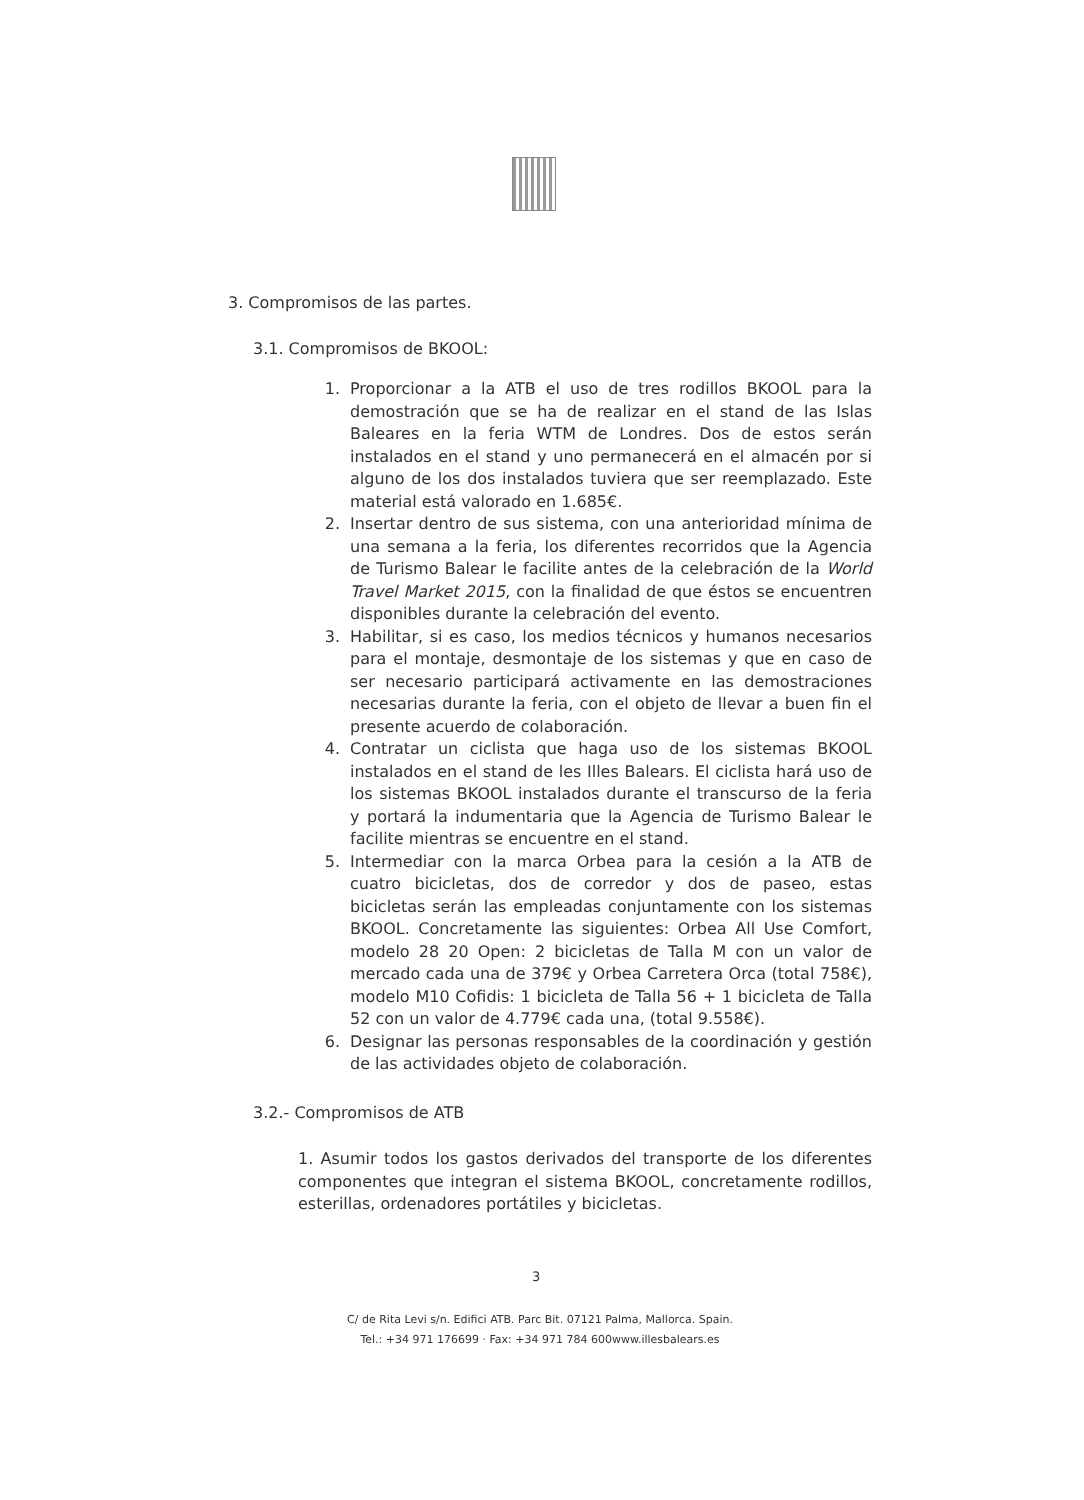3. Compromisos de las partes.
3.1. Compromisos de BKOOL:
1. Proporcionar a la ATB el uso de tres rodillos BKOOL para la demostración que se ha de realizar en el stand de las Islas Baleares en la feria WTM de Londres. Dos de estos serán instalados en el stand y uno permanecerá en el almacén por si alguno de los dos instalados tuviera que ser reemplazado. Este material está valorado en 1.685€.
2. Insertar dentro de sus sistema, con una anterioridad mínima de una semana a la feria, los diferentes recorridos que la Agencia de Turismo Balear le facilite antes de la celebración de la World Travel Market 2015, con la finalidad de que éstos se encuentren disponibles durante la celebración del evento.
3. Habilitar, si es caso, los medios técnicos y humanos necesarios para el montaje, desmontaje de los sistemas y que en caso de ser necesario participará activamente en las demostraciones necesarias durante la feria, con el objeto de llevar a buen fin el presente acuerdo de colaboración.
4. Contratar un ciclista que haga uso de los sistemas BKOOL instalados en el stand de les Illes Balears. El ciclista hará uso de los sistemas BKOOL instalados durante el transcurso de la feria y portará la indumentaria que la Agencia de Turismo Balear le facilite mientras se encuentre en el stand.
5. Intermediar con la marca Orbea para la cesión a la ATB de cuatro bicicletas, dos de corredor y dos de paseo, estas bicicletas serán las empleadas conjuntamente con los sistemas BKOOL. Concretamente las siguientes: Orbea All Use Comfort, modelo 28 20 Open: 2 bicicletas de Talla M con un valor de mercado cada una de 379€ y Orbea Carretera Orca (total 758€), modelo M10 Cofidis: 1 bicicleta de Talla 56 + 1 bicicleta de Talla 52 con un valor de 4.779€ cada una, (total 9.558€).
6. Designar las personas responsables de la coordinación y gestión de las actividades objeto de colaboración.
3.2.- Compromisos de ATB
1. Asumir todos los gastos derivados del transporte de los diferentes componentes que integran el sistema BKOOL, concretamente rodillos, esterillas, ordenadores portátiles y bicicletas.
3
C/ de Rita Levi s/n. Edifici ATB. Parc Bit. 07121 Palma, Mallorca. Spain.
Tel.: +34 971 176699 · Fax: +34 971 784 600www.illesbalears.es